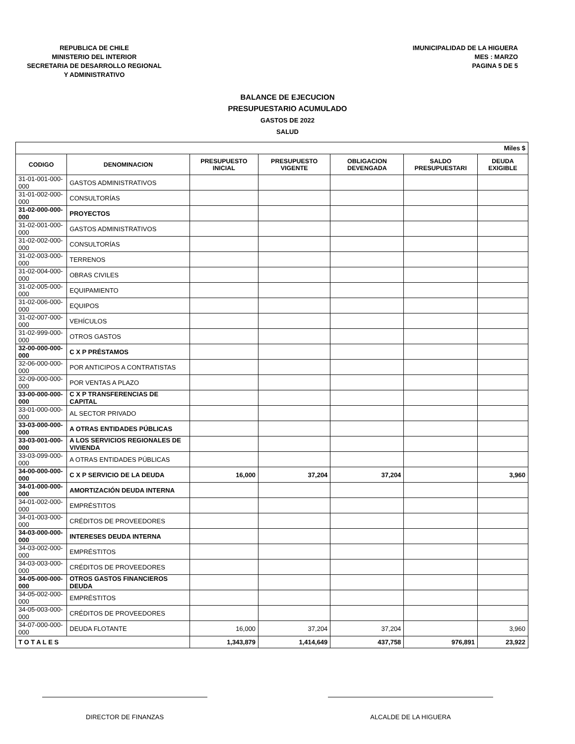REPUBLICA DE CHILE
MINISTERIO DEL INTERIOR
SECRETARIA DE DESARROLLO REGIONAL
Y ADMINISTRATIVO
IMUNICIPALIDAD DE LA HIGUERA
MES : MARZO
PAGINA 5 DE 5
BALANCE DE EJECUCION
PRESUPUESTARIO ACUMULADO
GASTOS DE 2022
SALUD
| Miles $ | | | | | | |
| CODIGO | DENOMINACION | PRESUPUESTO INICIAL | PRESUPUESTO VIGENTE | OBLIGACION DEVENGADA | SALDO PRESUPUESTARI | DEUDA EXIGIBLE |
| 31-01-001-000-000 | GASTOS ADMINISTRATIVOS | | | | | |
| 31-01-002-000-000 | CONSULTORÍAS | | | | | |
| 31-02-000-000-000 | PROYECTOS | | | | | |
| 31-02-001-000-000 | GASTOS ADMINISTRATIVOS | | | | | |
| 31-02-002-000-000 | CONSULTORÍAS | | | | | |
| 31-02-003-000-000 | TERRENOS | | | | | |
| 31-02-004-000-000 | OBRAS CIVILES | | | | | |
| 31-02-005-000-000 | EQUIPAMIENTO | | | | | |
| 31-02-006-000-000 | EQUIPOS | | | | | |
| 31-02-007-000-000 | VEHÍCULOS | | | | | |
| 31-02-999-000-000 | OTROS GASTOS | | | | | |
| 32-00-000-000-000 | C X P PRÉSTAMOS | | | | | |
| 32-06-000-000-000 | POR ANTICIPOS A CONTRATISTAS | | | | | |
| 32-09-000-000-000 | POR VENTAS A PLAZO | | | | | |
| 33-00-000-000-000 | C X P TRANSFERENCIAS DE CAPITAL | | | | | |
| 33-01-000-000-000 | AL SECTOR PRIVADO | | | | | |
| 33-03-000-000-000 | A OTRAS ENTIDADES PÚBLICAS | | | | | |
| 33-03-001-000-000 | A LOS SERVICIOS REGIONALES DE VIVIENDA | | | | | |
| 33-03-099-000-000 | A OTRAS ENTIDADES PÚBLICAS | | | | | |
| 34-00-000-000-000 | C X P SERVICIO DE LA DEUDA | 16,000 | 37,204 | 37,204 | | 3,960 |
| 34-01-000-000-000 | AMORTIZACIÓN DEUDA INTERNA | | | | | |
| 34-01-002-000-000 | EMPRÉSTITOS | | | | | |
| 34-01-003-000-000 | CRÉDITOS DE PROVEEDORES | | | | | |
| 34-03-000-000-000 | INTERESES DEUDA INTERNA | | | | | |
| 34-03-002-000-000 | EMPRÉSTITOS | | | | | |
| 34-03-003-000-000 | CRÉDITOS DE PROVEEDORES | | | | | |
| 34-05-000-000-000 | OTROS GASTOS FINANCIEROS DEUDA | | | | | |
| 34-05-002-000-000 | EMPRÉSTITOS | | | | | |
| 34-05-003-000-000 | CRÉDITOS DE PROVEEDORES | | | | | |
| 34-07-000-000-000 | DEUDA FLOTANTE | 16,000 | 37,204 | 37,204 | | 3,960 |
| T O T A L E S | | 1,343,879 | 1,414,649 | 437,758 | 976,891 | 23,922 |
DIRECTOR DE FINANZAS ALCALDE DE LA HIGUERA